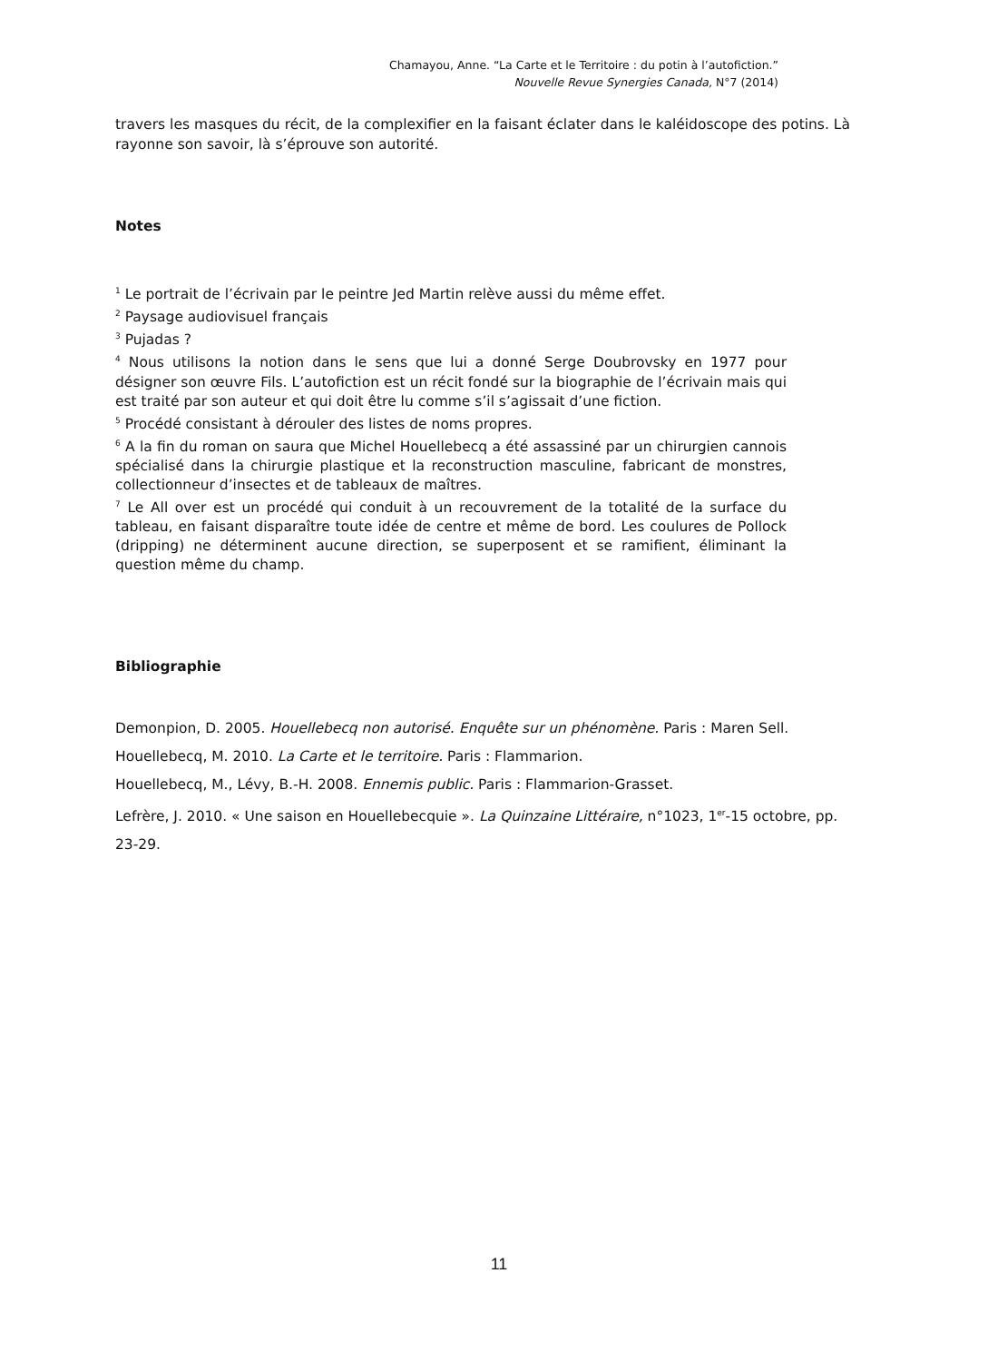Chamayou, Anne. “La Carte et le Territoire : du potin à l’autofiction.”
Nouvelle Revue Synergies Canada, N°7 (2014)
travers les masques du récit, de la complexifier en la faisant éclater dans le kaléidoscope des potins. Là rayonne son savoir, là s’éprouve son autorité.
Notes
<sup>1</sup> Le portrait de l’écrivain par le peintre Jed Martin relève aussi du même effet.
<sup>2</sup> Paysage audiovisuel français
<sup>3</sup> Pujadas ?
<sup>4</sup> Nous utilisons la notion dans le sens que lui a donné Serge Doubrovsky en 1977 pour désigner son œuvre Fils. L’autofiction est un récit fondé sur la biographie de l’écrivain mais qui est traité par son auteur et qui doit être lu comme s’il s’agissait d’une fiction.
<sup>5</sup> Procédé consistant à dérouler des listes de noms propres.
<sup>6</sup> A la fin du roman on saura que Michel Houellebecq a été assassiné par un chirurgien cannois spécialisé dans la chirurgie plastique et la reconstruction masculine, fabricant de monstres, collectionneur d’insectes et de tableaux de maîtres.
<sup>7</sup> Le All over est un procédé qui conduit à un recouvrement de la totalité de la surface du tableau, en faisant disparaître toute idée de centre et même de bord. Les coulures de Pollock (dripping) ne déterminent aucune direction, se superposent et se ramifient, éliminant la question même du champ.
Bibliographie
Demonpion, D. 2005. Houellebecq non autorisé. Enquête sur un phénomène. Paris : Maren Sell.
Houellebecq, M. 2010. La Carte et le territoire. Paris : Flammarion.
Houellebecq, M., Lévy, B.-H. 2008. Ennemis public. Paris : Flammarion-Grasset.
Lefrère, J. 2010. « Une saison en Houellebecquie ». La Quinzaine Littéraire, n°1023, 1<sup>er</sup>-15 octobre, pp. 23-29.
11